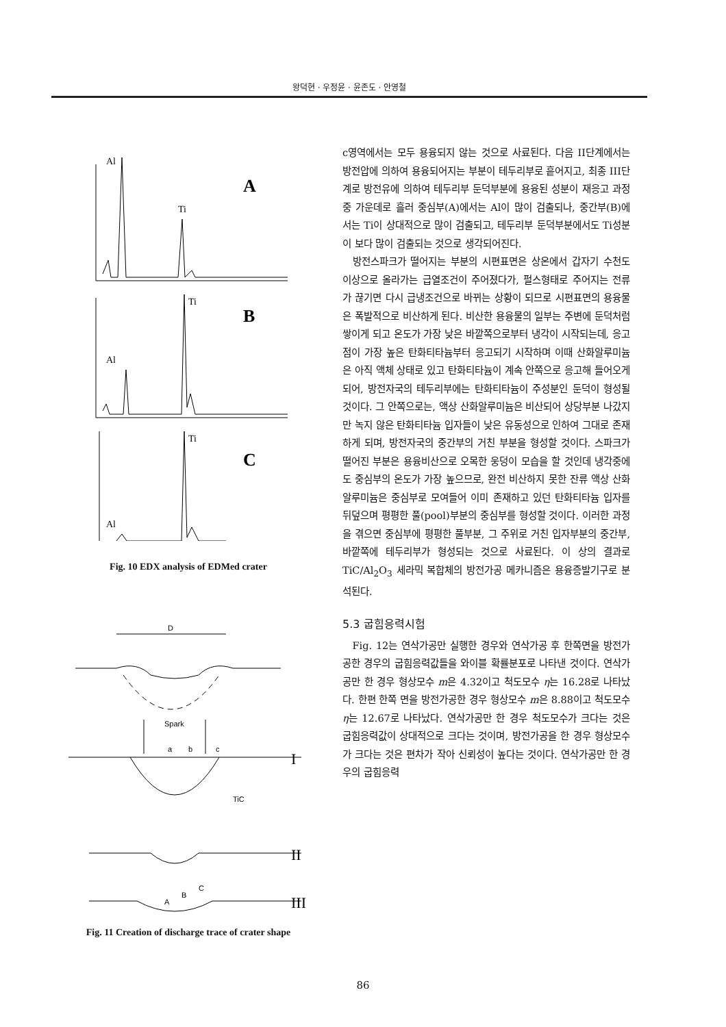왕덕현 · 우정윤 · 윤존도 · 안영철
Al
Ti
A
Ti
Al
B
Ti
Al
C
Fig. 10 EDX analysis of EDMed crater
D
Spark
a
b
c
TiC
A
B
C
I
II
III
Fig. 11 Creation of discharge trace of crater shape
c영역에서는 모두 용융되지 않는 것으로 사료된다. 다음 II단계에서는 방전압에 의하여 용융되어지는 부분이 테두리부로 흩어지고, 최종 III단계로 방전유에 의하여 테두리부 둔덕부분에 용융된 성분이 재응고 과정중 가운데로 흘러 중심부(A)에서는 Al이 많이 검출되나, 중간부(B)에서는 Ti이 상대적으로 많이 검출되고, 테두리부 둔덕부분에서도 Ti성분이 보다 많이 검출되는 것으로 생각되어진다.
방전스파크가 떨어지는 부분의 시편표면은 상온에서 갑자기 수천도 이상으로 올라가는 급열조건이 주어졌다가, 펄스형태로 주어지는 전류가 끊기면 다시 급냉조건으로 바뀌는 상황이 되므로 시편표면의 용융물은 폭발적으로 비산하게 된다. 비산한 용융물의 일부는 주변에 둔덕처럼 쌓이게 되고 온도가 가장 낮은 바깥쪽으로부터 냉각이 시작되는데, 응고점이 가장 높은 탄화티타늄부터 응고되기 시작하며 이때 산화알루미늄은 아직 액체 상태로 있고 탄화티타늄이 계속 안쪽으로 응고해 들어오게 되어, 방전자국의 테두리부에는 탄화티타늄이 주성분인 둔덕이 형성될 것이다. 그 안쪽으로는, 액상 산화알루미늄은 비산되어 상당부분 나갔지만 녹지 않은 탄화티타늄 입자들이 낮은 유동성으로 인하여 그대로 존재하게 되며, 방전자국의 중간부의 거친 부분을 형성할 것이다. 스파크가 떨어진 부분은 용융비산으로 오목한 웅덩이 모습을 할 것인데 냉각중에도 중심부의 온도가 가장 높으므로, 완전 비산하지 못한 잔류 액상 산화알루미늄은 중심부로 모여들어 이미 존재하고 있던 탄화티타늄 입자를 뒤덮으며 평평한 풀(pool)부분의 중심부를 형성할 것이다. 이러한 과정을 겪으면 중심부에 평평한 풀부분, 그 주위로 거친 입자부분의 중간부, 바깥쪽에 테두리부가 형성되는 것으로 사료된다. 이 상의 결과로 TiC/Al<sub>2</sub>O<sub>3</sub> 세라믹 복합체의 방전가공 메카니즘은 용융증발기구로 분석된다.
5.3 굽힘응력시험
Fig. 12는 연삭가공만 실행한 경우와 연삭가공 후 한쪽면을 방전가공한 경우의 굽힘응력값들을 와이블 확률분포로 나타낸 것이다. 연삭가공만 한 경우 형상모수 m은 4.32이고 척도모수 η는 16.28로 나타났다. 한편 한쪽 면을 방전가공한 경우 형상모수 m은 8.88이고 척도모수 η는 12.67로 나타났다. 연삭가공만 한 경우 척도모수가 크다는 것은 굽힘응력값이 상대적으로 크다는 것이며, 방전가공을 한 경우 형상모수가 크다는 것은 편차가 작아 신뢰성이 높다는 것이다. 연삭가공만 한 경우의 굽힘응력
86